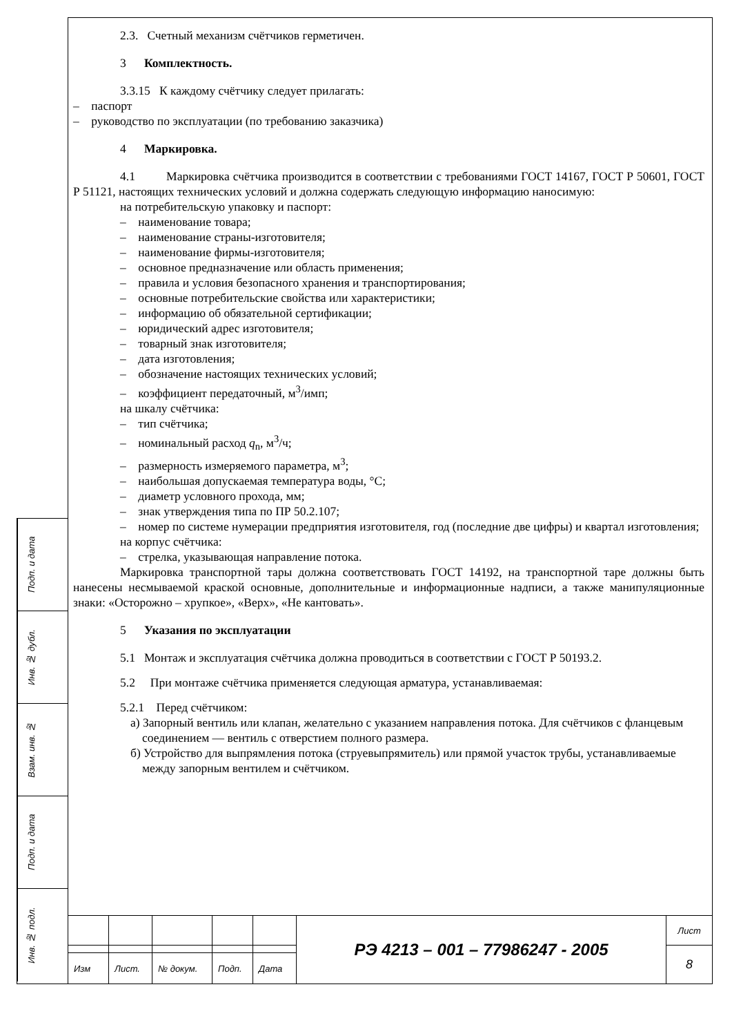Подп. и дата
Инв. № дубл.
Взам. инв. №
Подп. и дата
Инв. № подл.
2.3. Счетный механизм счётчиков герметичен.
3 Комплектность.
3.3.15 К каждому счётчику следует прилагать:
– паспорт
– руководство по эксплуатации (по требованию заказчика)
4 Маркировка.
4.1 Маркировка счётчика производится в соответствии с требованиями ГОСТ 14167, ГОСТ Р 50601, ГОСТ Р 51121, настоящих технических условий и должна содержать следующую информацию наносимую:
на потребительскую упаковку и паспорт:
– наименование товара;
– наименование страны-изготовителя;
– наименование фирмы-изготовителя;
– основное предназначение или область применения;
– правила и условия безопасного хранения и транспортирования;
– основные потребительские свойства или характеристики;
– информацию об обязательной сертификации;
– юридический адрес изготовителя;
– товарный знак изготовителя;
– дата изготовления;
– обозначение настоящих технических условий;
– коэффициент передаточный, м<sup>3</sup>/имп;
на шкалу счётчика:
– тип счётчика;
– номинальный расход q<sub>n</sub>, м<sup>3</sup>/ч;
– размерность измеряемого параметра, м<sup>3</sup>;
– наибольшая допускаемая температура воды, °С;
– диаметр условного прохода, мм;
– знак утверждения типа по ПР 50.2.107;
– номер по системе нумерации предприятия изготовителя, год (последние две цифры) и квартал изготовления;
на корпус счётчика:
– стрелка, указывающая направление потока.
Маркировка транспортной тары должна соответствовать ГОСТ 14192, на транспортной таре должны быть нанесены несмываемой краской основные, дополнительные и информационные надписи, а также манипуляционные знаки: «Осторожно – хрупкое», «Верх», «Не кантовать».
5 Указания по эксплуатации
5.1 Монтаж и эксплуатация счётчика должна проводиться в соответствии с ГОСТ Р 50193.2.
5.2 При монтаже счётчика применяется следующая арматура, устанавливаемая:
5.2.1 Перед счётчиком:
а) Запорный вентиль или клапан, желательно с указанием направления потока. Для счётчиков с фланцевым соединением — вентиль с отверстием полного размера.
б) Устройство для выпрямления потока (струевыпрямитель) или прямой участок трубы, устанавливаемые между запорным вентилем и счётчиком.
| | | | | | РЭ 4213 – 001 – 77986247 - 2005 | Лист |
| | | | | | | 8 |
| Изм | Лист. | № докум. | Подп. | Дата | | |